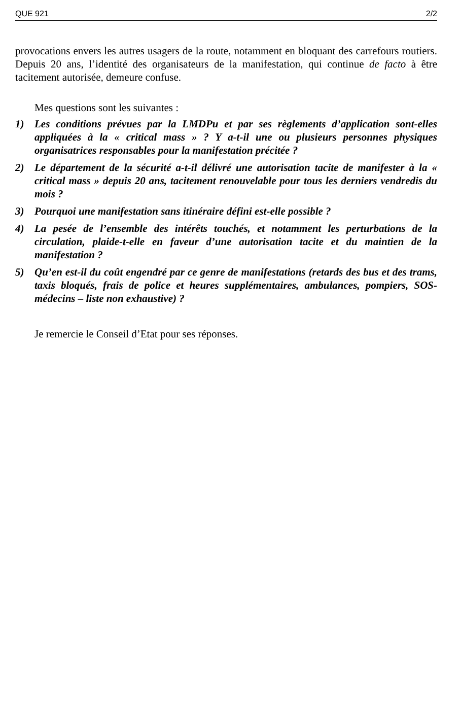QUE 921 2/2
provocations envers les autres usagers de la route, notamment en bloquant des carrefours routiers. Depuis 20 ans, l’identité des organisateurs de la manifestation, qui continue de facto à être tacitement autorisée, demeure confuse.
Mes questions sont les suivantes :
1) Les conditions prévues par la LMDPu et par ses règlements d’application sont-elles appliquées à la « critical mass » ? Y a-t-il une ou plusieurs personnes physiques organisatrices responsables pour la manifestation précitée ?
2) Le département de la sécurité a-t-il délivré une autorisation tacite de manifester à la « critical mass » depuis 20 ans, tacitement renouvelable pour tous les derniers vendredis du mois ?
3) Pourquoi une manifestation sans itinéraire défini est-elle possible ?
4) La pesée de l’ensemble des intérêts touchés, et notamment les perturbations de la circulation, plaide-t-elle en faveur d’une autorisation tacite et du maintien de la manifestation ?
5) Qu’en est-il du coût engendré par ce genre de manifestations (retards des bus et des trams, taxis bloqués, frais de police et heures supplémentaires, ambulances, pompiers, SOS-médecins – liste non exhaustive) ?
Je remercie le Conseil d’Etat pour ses réponses.